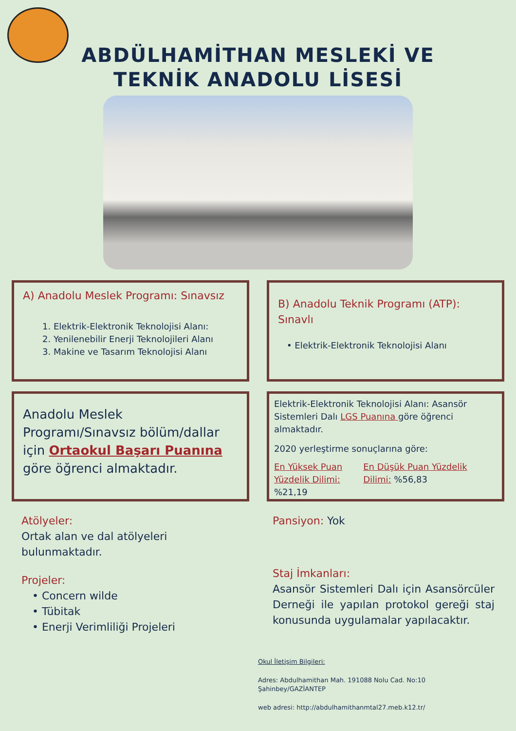ABDÜLHAMİTHAN MESLEKİ VE
TEKNİK ANADOLU LİSESİ
A) Anadolu Meslek Programı: Sınavsız
1. Elektrik-Elektronik Teknolojisi Alanı:
2. Yenilenebilir Enerji Teknolojileri Alanı
3. Makine ve Tasarım Teknolojisi Alanı
B) Anadolu Teknik Programı (ATP): Sınavlı
• Elektrik-Elektronik Teknolojisi Alanı
Anadolu Meslek Programı/Sınavsız bölüm/dallar için Ortaokul Başarı Puanına göre öğrenci almaktadır.
Elektrik-Elektronik Teknolojisi Alanı: Asansör Sistemleri Dalı LGS Puanına göre öğrenci almaktadır.
2020 yerleştirme sonuçlarına göre:
En Yüksek Puan Yüzdelik Dilimi: %21,19
En Düşük Puan Yüzdelik Dilimi: %56,83
Atölyeler:
Ortak alan ve dal atölyeleri bulunmaktadır.
Projeler:
• Concern wilde
• Tübitak
• Enerji Verimliliği Projeleri
Pansiyon: Yok
Staj İmkanları:
Asansör Sistemleri Dalı için Asansörcüler Derneği ile yapılan protokol gereği staj konusunda uygulamalar yapılacaktır.
Okul İletişim Bilgileri:
Adres: Abdulhamithan Mah. 191088 Nolu Cad. No:10 Şahinbey/GAZİANTEP
web adresi: http://abdulhamithanmtal27.meb.k12.tr/